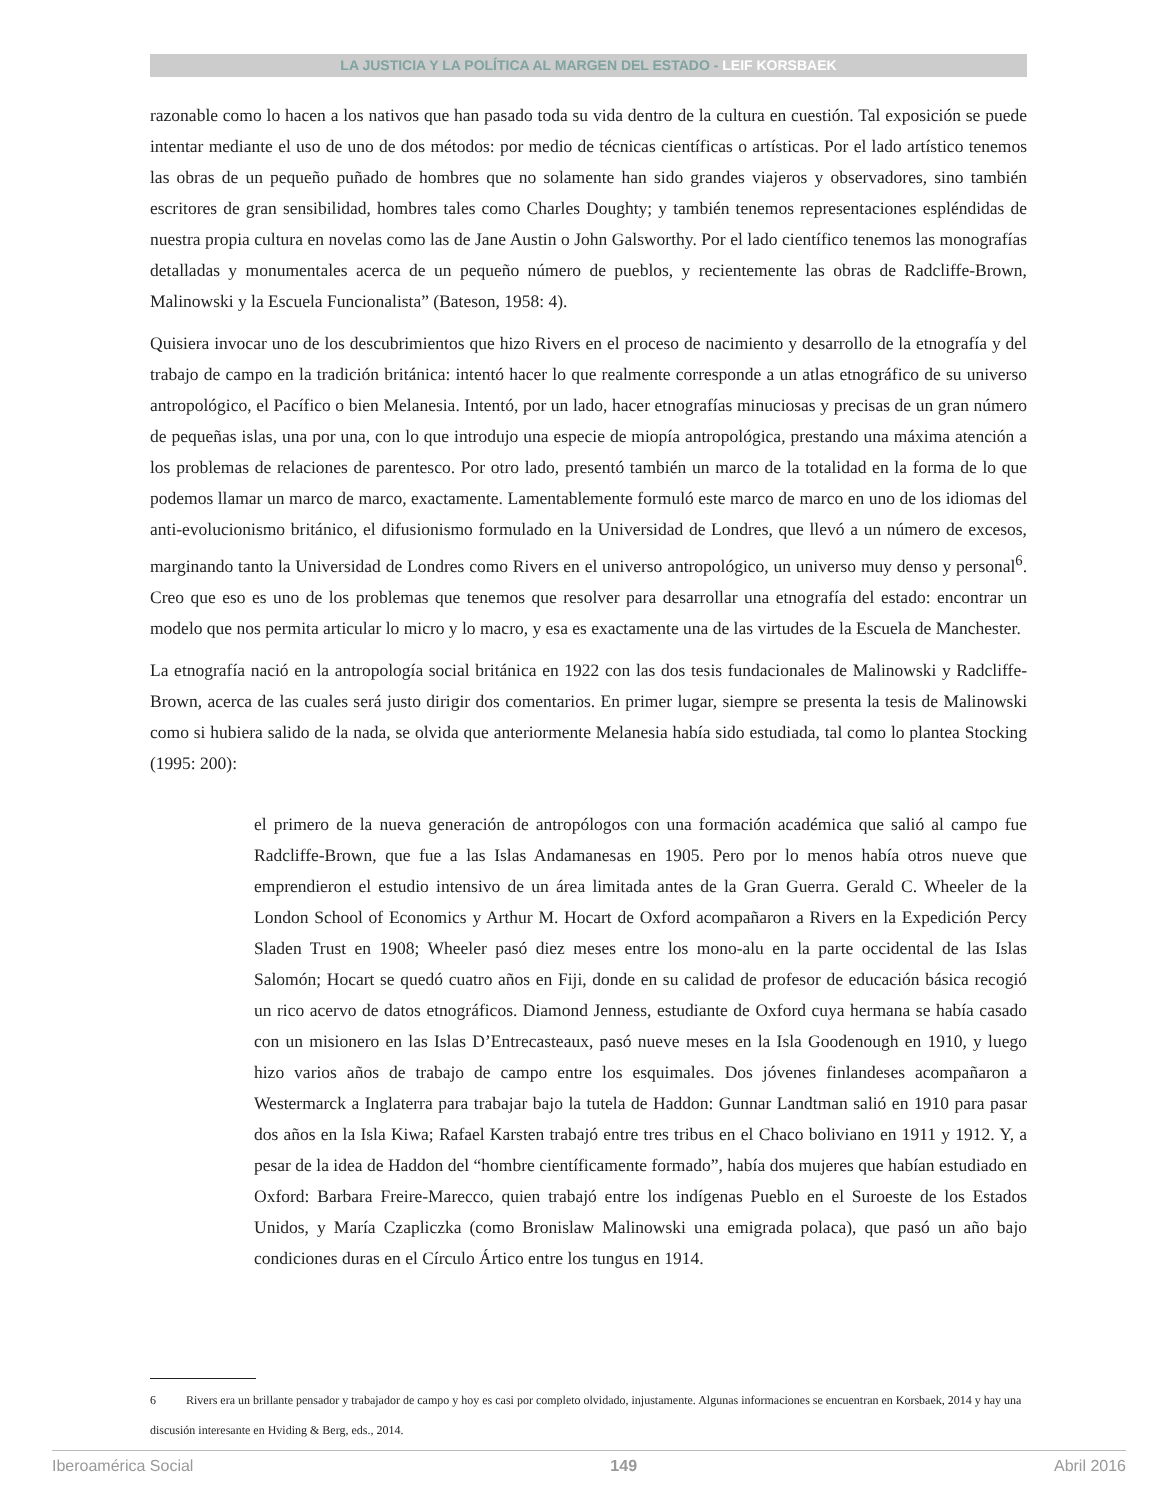LA JUSTICIA Y LA POLÍTICA AL MARGEN DEL ESTADO - LEIF KORSBAEK
razonable como lo hacen a los nativos que han pasado toda su vida dentro de la cultura en cuestión. Tal exposición se puede intentar mediante el uso de uno de dos métodos: por medio de técnicas científicas o artísticas. Por el lado artístico tenemos las obras de un pequeño puñado de hombres que no solamente han sido grandes viajeros y observadores, sino también escritores de gran sensibilidad, hombres tales como Charles Doughty; y también tenemos representaciones espléndidas de nuestra propia cultura en novelas como las de Jane Austin o John Galsworthy. Por el lado científico tenemos las monografías detalladas y monumentales acerca de un pequeño número de pueblos, y recientemente las obras de Radcliffe-Brown, Malinowski y la Escuela Funcionalista” (Bateson, 1958: 4).
Quisiera invocar uno de los descubrimientos que hizo Rivers en el proceso de nacimiento y desarrollo de la etnografía y del trabajo de campo en la tradición británica: intentó hacer lo que realmente corresponde a un atlas etnográfico de su universo antropológico, el Pacífico o bien Melanesia. Intentó, por un lado, hacer etnografías minuciosas y precisas de un gran número de pequeñas islas, una por una, con lo que introdujo una especie de miopía antropológica, prestando una máxima atención a los problemas de relaciones de parentesco. Por otro lado, presentó también un marco de la totalidad en la forma de lo que podemos llamar un marco de marco, exactamente. Lamentablemente formuló este marco de marco en uno de los idiomas del anti-evolucionismo británico, el difusionismo formulado en la Universidad de Londres, que llevó a un número de excesos, marginando tanto la Universidad de Londres como Rivers en el universo antropológico, un universo muy denso y personal<sup>6</sup>. Creo que eso es uno de los problemas que tenemos que resolver para desarrollar una etnografía del estado: encontrar un modelo que nos permita articular lo micro y lo macro, y esa es exactamente una de las virtudes de la Escuela de Manchester.
La etnografía nació en la antropología social británica en 1922 con las dos tesis fundacionales de Malinowski y Radcliffe-Brown, acerca de las cuales será justo dirigir dos comentarios. En primer lugar, siempre se presenta la tesis de Malinowski como si hubiera salido de la nada, se olvida que anteriormente Melanesia había sido estudiada, tal como lo plantea Stocking (1995: 200):
el primero de la nueva generación de antropólogos con una formación académica que salió al campo fue Radcliffe-Brown, que fue a las Islas Andamanesas en 1905. Pero por lo menos había otros nueve que emprendieron el estudio intensivo de un área limitada antes de la Gran Guerra. Gerald C. Wheeler de la London School of Economics y Arthur M. Hocart de Oxford acompañaron a Rivers en la Expedición Percy Sladen Trust en 1908; Wheeler pasó diez meses entre los mono-alu en la parte occidental de las Islas Salomón; Hocart se quedó cuatro años en Fiji, donde en su calidad de profesor de educación básica recogió un rico acervo de datos etnográficos. Diamond Jenness, estudiante de Oxford cuya hermana se había casado con un misionero en las Islas D’Entrecasteaux, pasó nueve meses en la Isla Goodenough en 1910, y luego hizo varios años de trabajo de campo entre los esquimales. Dos jóvenes finlandeses acompañaron a Westermarck a Inglaterra para trabajar bajo la tutela de Haddon: Gunnar Landtman salió en 1910 para pasar dos años en la Isla Kiwa; Rafael Karsten trabajó entre tres tribus en el Chaco boliviano en 1911 y 1912. Y, a pesar de la idea de Haddon del “hombre científicamente formado”, había dos mujeres que habían estudiado en Oxford: Barbara Freire-Marecco, quien trabajó entre los indígenas Pueblo en el Suroeste de los Estados Unidos, y María Czapliczka (como Bronislaw Malinowski una emigrada polaca), que pasó un año bajo condiciones duras en el Círculo Ártico entre los tungus en 1914.
6 Rivers era un brillante pensador y trabajador de campo y hoy es casi por completo olvidado, injustamente. Algunas informaciones se encuentran en Korsbaek, 2014 y hay una discusión interesante en Hviding & Berg, eds., 2014.
Iberoamérica Social 149 Abril 2016